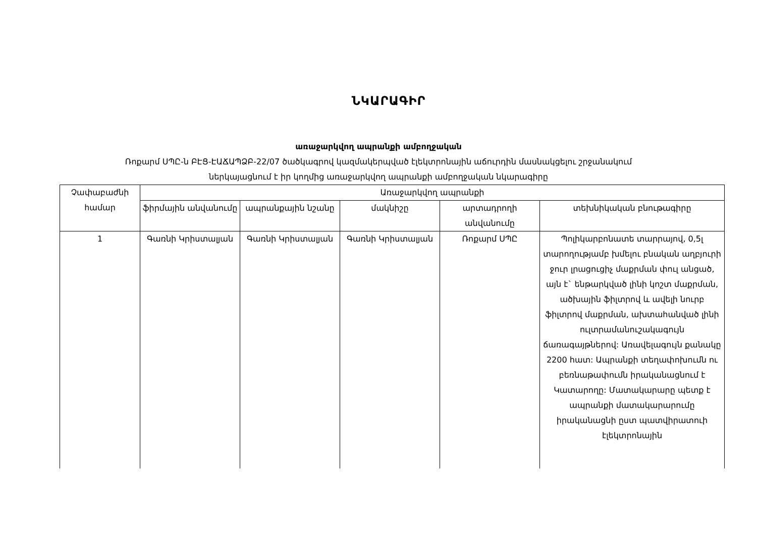ՆԿԱՐԱԳԻՐ
առաջարկվող ապրանքի ամբողջական
Ռոքարմ ՍՊԸ-ն ԲԷՑ-ԷԱՃԱՊՁԲ-22/07 ծածկագրով կազմակերպված էլեկտրոնային աճուրդին մասնակցելու շրջանակում
ներկայացնում է իր կողմից առաջարկվող ապրանքի ամբողջական նկարագիրը
| Չափաբաժնի համար | Առաջարկվող ապրանքի | | | | |
| --- | --- | --- | --- | --- | --- |
| | ֆիրմային անվանումը | ապրանքային նշանը | մակնիշը | արտադրողի անվանումը | տեխնիկական բնութագիրը |
| 1 | Գառնի Կրիստալյան | Գառնի Կրիստալյան | Գառնի Կրիստալյան | Ռոքարմ ՍՊԸ | Պոլիկարբոնատե տարրայով, 0,5լ տարողությամբ խմելու բնական աղբյուրի ջուր լրացուցիչ մաքրման փուլ անցած, այն է` ենթարկված լինի կոշտ մաքրման, ածխային ֆիլտրով և ավելի նուրբ ֆիլտրով մաքրման, ախտահանված լինի ուլտրամանուշակագույն ճառագայթներով: Առավելագույն քանակը 2200 հատ: Ապրանքի տեղափոխումն ու բեռնաթափումն իրականացնում է Կատարողը: Մատակարարը պետք է ապրանքի մատակարարումը իրականացնի ըստ պատվիրատուի էլեկտրոնային |